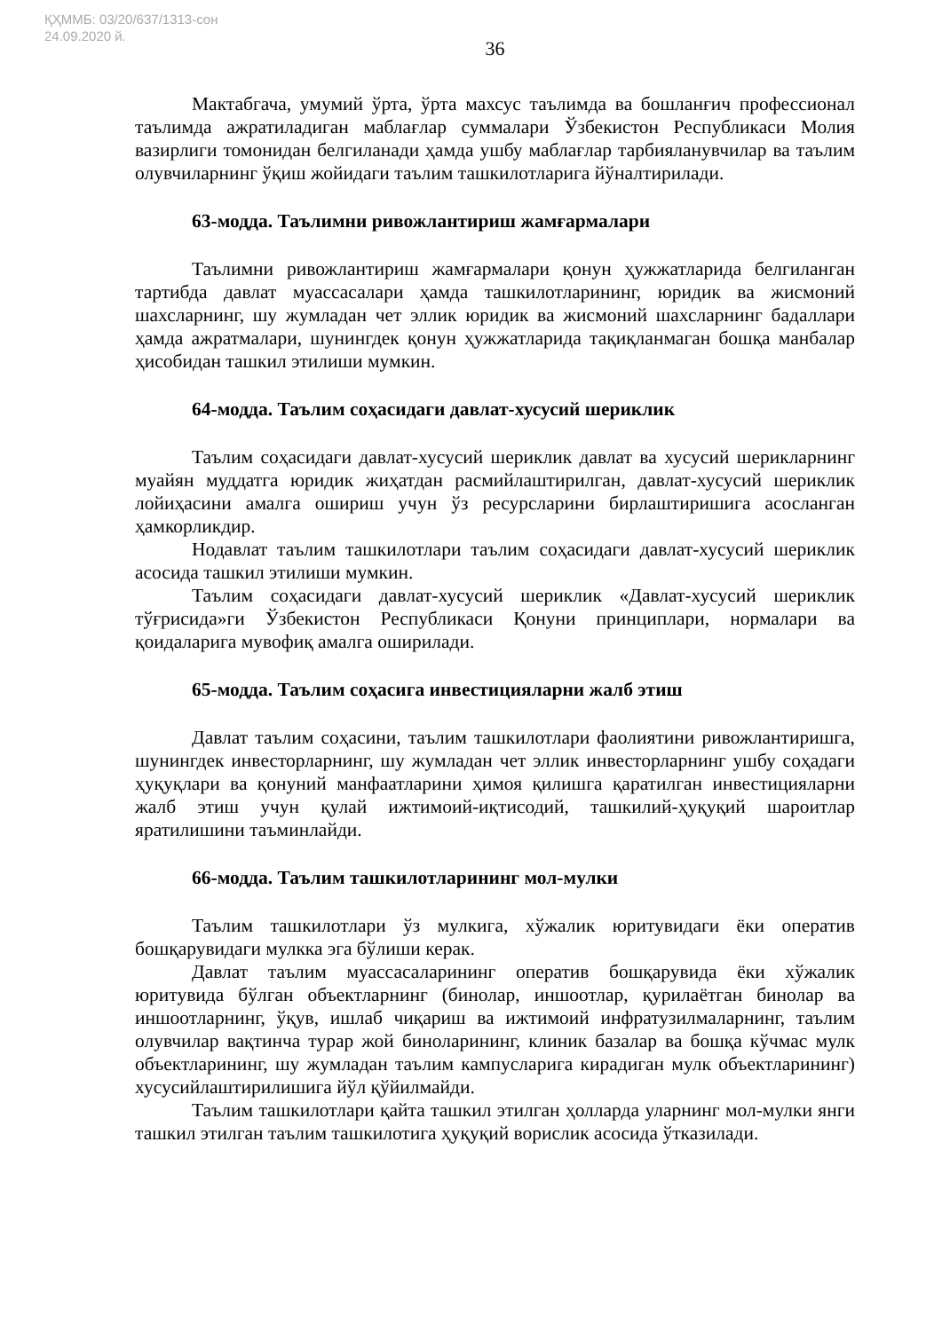ҚҲММБ: 03/20/637/1313-сон
24.09.2020 й.
36
Мактабгача, умумий ўрта, ўрта махсус таълимда ва бошланғич профессионал таълимда ажратиладиган маблағлар суммалари Ўзбекистон Республикаси Молия вазирлиги томонидан белгиланади ҳамда ушбу маблағлар тарбияланувчилар ва таълим олувчиларнинг ўқиш жойидаги таълим ташкилотларига йўналтирилади.
63-модда. Таълимни ривожлантириш жамғармалари
Таълимни ривожлантириш жамғармалари қонун ҳужжатларида белгиланган тартибда давлат муассасалари ҳамда ташкилотларининг, юридик ва жисмоний шахсларнинг, шу жумладан чет эллик юридик ва жисмоний шахсларнинг бадаллари ҳамда ажратмалари, шунингдек қонун ҳужжатларида тақиқланмаган бошқа манбалар ҳисобидан ташкил этилиши мумкин.
64-модда. Таълим соҳасидаги давлат-хусусий шериклик
Таълим соҳасидаги давлат-хусусий шериклик давлат ва хусусий шерикларнинг муайян муддатга юридик жиҳатдан расмийлаштирилган, давлат-хусусий шериклик лойиҳасини амалга ошириш учун ўз ресурсларини бирлаштиришига асосланган ҳамкорликдир.
Нодавлат таълим ташкилотлари таълим соҳасидаги давлат-хусусий шериклик асосида ташкил этилиши мумкин.
Таълим соҳасидаги давлат-хусусий шериклик «Давлат-хусусий шериклик тўғрисида»ги Ўзбекистон Республикаси Қонуни принциплари, нормалари ва қоидаларига мувофиқ амалга оширилади.
65-модда. Таълим соҳасига инвестицияларни жалб этиш
Давлат таълим соҳасини, таълим ташкилотлари фаолиятини ривожлантиришга, шунингдек инвесторларнинг, шу жумладан чет эллик инвесторларнинг ушбу соҳадаги ҳуқуқлари ва қонуний манфаатларини ҳимоя қилишга қаратилган инвестицияларни жалб этиш учун қулай ижтимоий-иқтисодий, ташкилий-ҳуқуқий шароитлар яратилишини таъминлайди.
66-модда. Таълим ташкилотларининг мол-мулки
Таълим ташкилотлари ўз мулкига, хўжалик юритувидаги ёки оператив бошқарувидаги мулкка эга бўлиши керак.
Давлат таълим муассасаларининг оператив бошқарувида ёки хўжалик юритувида бўлган объектларнинг (бинолар, иншоотлар, қурилаётган бинолар ва иншоотларнинг, ўқув, ишлаб чиқариш ва ижтимоий инфратузилмаларнинг, таълим олувчилар вақтинча турар жой биноларининг, клиник базалар ва бошқа кўчмас мулк объектларининг, шу жумладан таълим кампусларига кирадиган мулк объектларининг) хусусийлаштирилишига йўл қўйилмайди.
Таълим ташкилотлари қайта ташкил этилган ҳолларда уларнинг мол-мулки янги ташкил этилган таълим ташкилотига ҳуқуқий ворислик асосида ўтказилади.